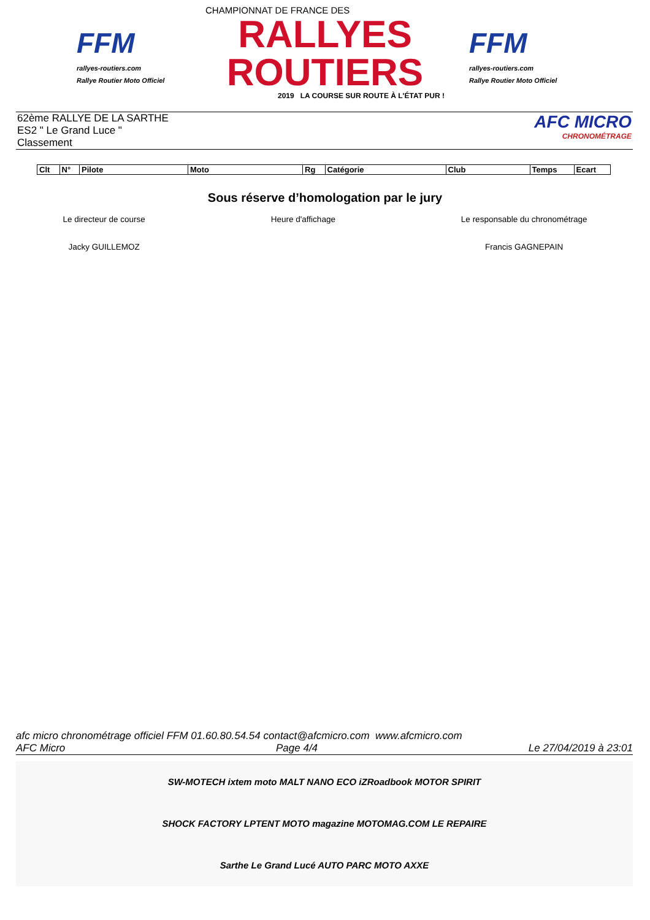FFM
rallyes-routiers.com
Rallye Routier Moto Officiel
CHAMPIONNAT DE FRANCE DES
RALLYES ROUTIERS
2019 LA COURSE SUR ROUTE À L'ÉTAT PUR !
FFM
rallyes-routiers.com
Rallye Routier Moto Officiel
62ème RALLYE DE LA SARTHE
ES2 " Le Grand Luce "
Classement
AFC MICRO
CHRONOMÉTRAGE
| Clt | N° | Pilote | Moto | Rg | Catégorie | Club | Temps | Ecart |
| --- | --- | --- | --- | --- | --- | --- | --- | --- |
Sous réserve d’homologation par le jury
Le directeur de course
Jacky GUILLEMOZ
Heure d'affichage Le responsable du chronométrage
Francis GAGNEPAIN
afc micro chronométrage officiel FFM 01.60.80.54.54 contact@afcmicro.com www.afcmicro.com
AFC Micro Page 4/4 Le 27/04/2019 à 23:01
SW-MOTECH ixtem moto MALT NANO ECO iZRoadbook MOTOR SPIRIT
SHOCK FACTORY LPTENT MOTO magazine MOTOMAG.COM LE REPAIRE
Sarthe Le Grand Lucé AUTO PARC MOTO AXXE